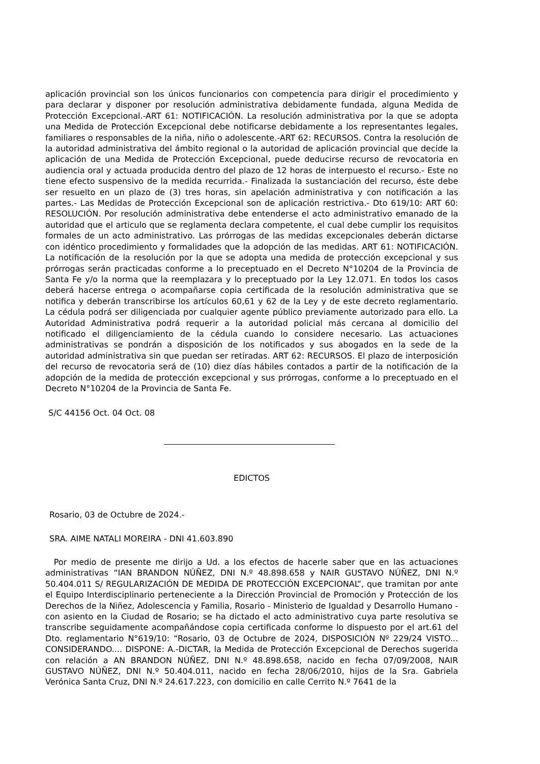aplicación provincial son los únicos funcionarios con competencia para dirigir el procedimiento y para declarar y disponer por resolución administrativa debidamente fundada, alguna Medida de Protección Excepcional.-ART 61: NOTIFICACIÓN. La resolución administrativa por la que se adopta una Medida de Protección Excepcional debe notificarse debidamente a los representantes legales, familiares o responsables de la niña, niño o adolescente.-ART 62: RECURSOS. Contra la resolución de la autoridad administrativa del ámbito regional o la autoridad de aplicación provincial que decide la aplicación de una Medida de Protección Excepcional, puede deducirse recurso de revocatoria en audiencia oral y actuada producida dentro del plazo de 12 horas de interpuesto el recurso.- Este no tiene efecto suspensivo de la medida recurrida.- Finalizada la sustanciación del recurso, éste debe ser resuelto en un plazo de (3) tres horas, sin apelación administrativa y con notificación a las partes.- Las Medidas de Protección Excepcional son de aplicación restrictiva.- Dto 619/10: ART 60: RESOLUCIÓN. Por resolución administrativa debe entenderse el acto administrativo emanado de la autoridad que el articulo que se reglamenta declara competente, el cual debe cumplir los requisitos formales de un acto administrativo. Las prórrogas de las medidas excepcionales deberán dictarse con idéntico procedimiento y formalidades que la adopción de las medidas. ART 61: NOTIFICACIÓN. La notificación de la resolución por la que se adopta una medida de protección excepcional y sus prórrogas serán practicadas conforme a lo preceptuado en el Decreto N°10204 de la Provincia de Santa Fe y/o la norma que la reemplazara y lo preceptuado por la Ley 12.071. En todos los casos deberá hacerse entrega o acompañarse copia certificada de la resolución administrativa que se notifica y deberán transcribirse los artículos 60,61 y 62 de la Ley y de este decreto reglamentario. La cédula podrá ser diligenciada por cualquier agente público previamente autorizado para ello. La Autoridad Administrativa podrá requerir a la autoridad policial más cercana al domicilio del notificado el diligenciamiento de la cédula cuando lo considere necesario. Las actuaciones administrativas se pondrán a disposición de los notificados y sus abogados en la sede de la autoridad administrativa sin que puedan ser retiradas. ART 62: RECURSOS. El plazo de interposición del recurso de revocatoria será de (10) diez días hábiles contados a partir de la notificación de la adopción de la medida de protección excepcional y sus prórrogas, conforme a lo preceptuado en el Decreto N°10204 de la Provincia de Santa Fe.
S/C 44156 Oct. 04 Oct. 08
EDICTOS
Rosario, 03 de Octubre de 2024.-
SRA. AIME NATALI MOREIRA - DNI 41.603.890
Por medio de presente me dirijo a Ud. a los efectos de hacerle saber que en las actuaciones administrativas “IAN BRANDON NÚÑEZ, DNI N.º 48.898.658 y NAIR GUSTAVO NÚÑEZ, DNI N.º 50.404.011 S/ REGULARIZACIÓN DE MEDIDA DE PROTECCIÓN EXCEPCIONAL”, que tramitan por ante el Equipo Interdisciplinario perteneciente a la Dirección Provincial de Promoción y Protección de los Derechos de la Niñez, Adolescencia y Familia, Rosario - Ministerio de Igualdad y Desarrollo Humano - con asiento en la Ciudad de Rosario; se ha dictado el acto administrativo cuya parte resolutiva se transcribe seguidamente acompañándose copia certificada conforme lo dispuesto por el art.61 del Dto. reglamentario N°619/10: “Rosario, 03 de Octubre de 2024, DISPOSICIÓN Nº 229/24 VISTO... CONSIDERANDO.... DISPONE: A.-DICTAR, la Medida de Protección Excepcional de Derechos sugerida con relación a AN BRANDON NÚÑEZ, DNI N.º 48.898.658, nacido en fecha 07/09/2008, NAIR GUSTAVO NÚÑEZ, DNI N.º 50.404.011, nacido en fecha 28/06/2010, hijos de la Sra. Gabriela Verónica Santa Cruz, DNI N.º 24.617.223, con domicilio en calle Cerrito N.º 7641 de la